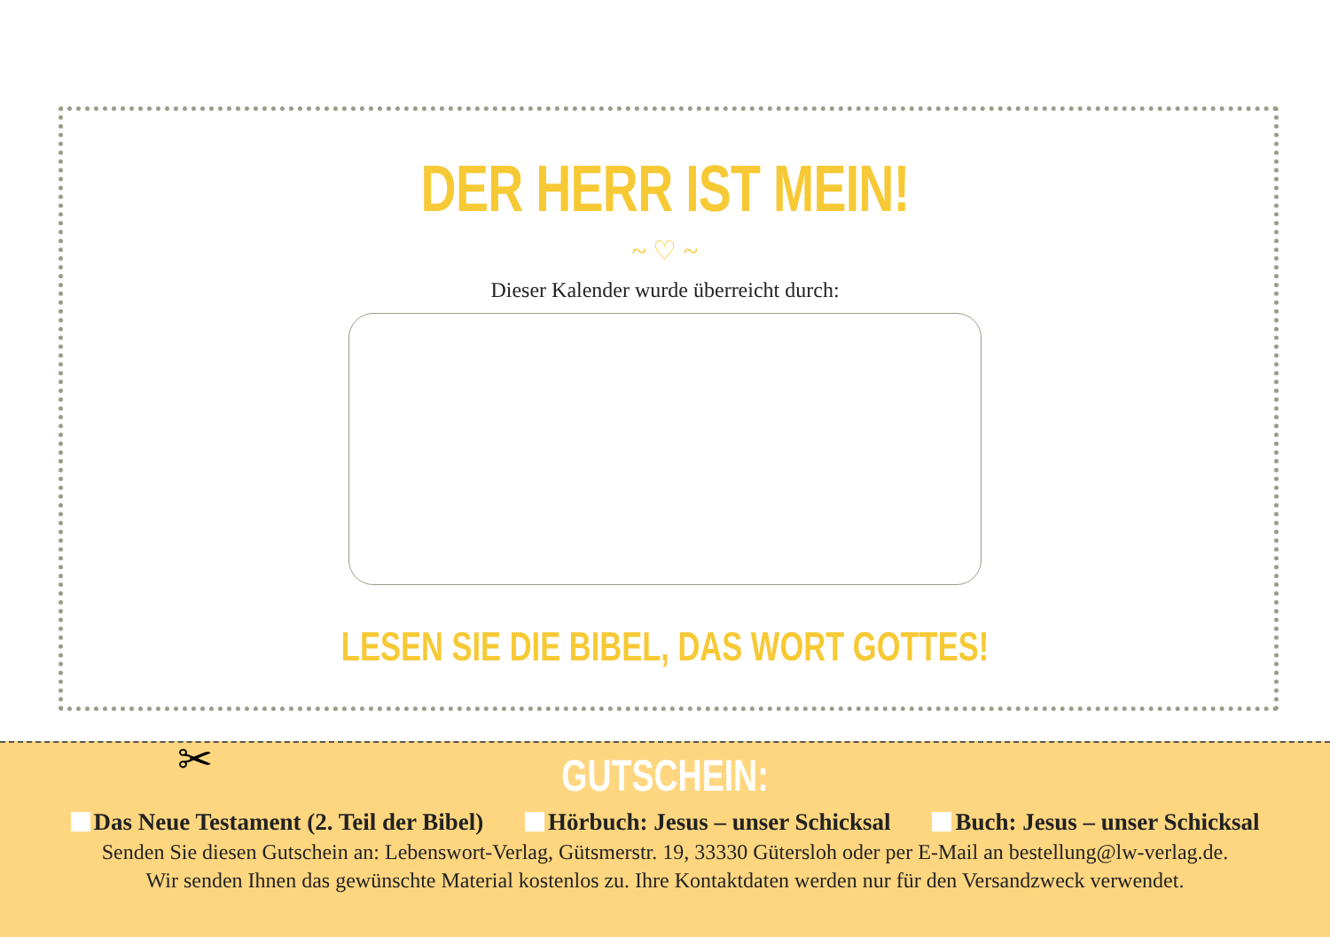DER HERR IST MEIN!
~ ♡ ~
Dieser Kalender wurde überreicht durch:
LESEN SIE DIE BIBEL, DAS WORT GOTTES!
✂
GUTSCHEIN:
Das Neue Testament (2. Teil der Bibel) Hörbuch: Jesus – unser Schicksal Buch: Jesus – unser Schicksal
Senden Sie diesen Gutschein an: Lebenswort-Verlag, Gütsmerstr. 19, 33330 Gütersloh oder per E-Mail an bestellung@lw-verlag.de.
Wir senden Ihnen das gewünschte Material kostenlos zu. Ihre Kontaktdaten werden nur für den Versandzweck verwendet.